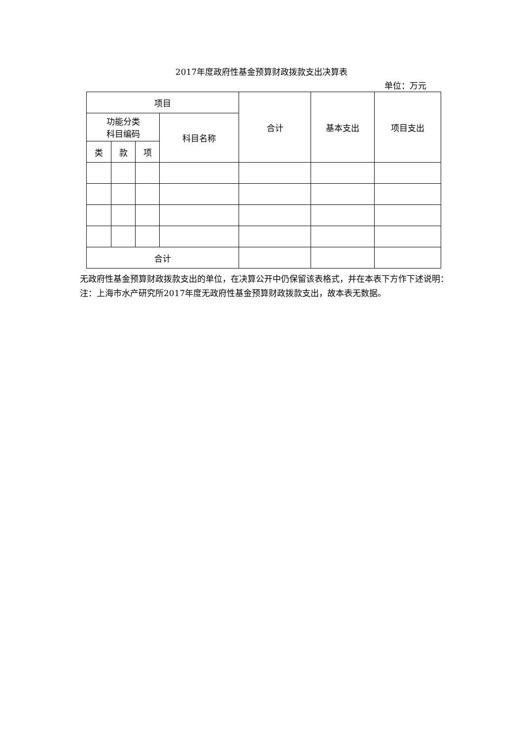2017年度政府性基金预算财政拨款支出决算表
单位：万元
| 项目 | | | | 合计 | 基本支出 | 项目支出 |
| --- | --- | --- | --- | --- | --- | --- |
| 功能分类 科目编码 | | | 科目名称 | | | |
| 类 | 款 | 项 | | | | |
| 合计 | | | | | | |
无政府性基金预算财政拨款支出的单位，在决算公开中仍保留该表格式，并在本表下方作下述说明：
注：上海市水产研究所2017年度无政府性基金预算财政拨款支出，故本表无数据。